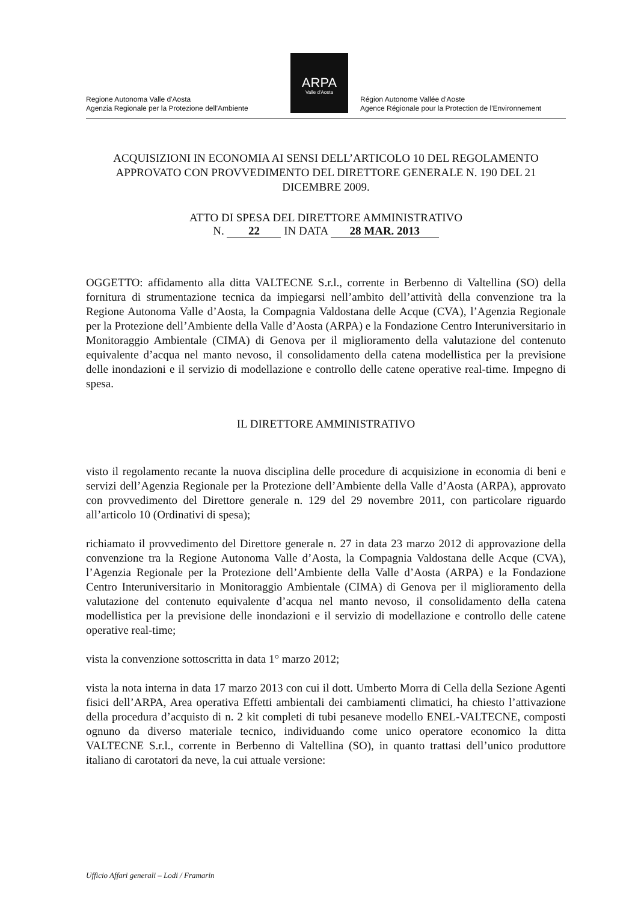Regione Autonoma Valle d'Aosta
Agenzia Regionale per la Protezione dell'Ambiente
ARPA
Valle d'Aosta
Région Autonome Vallée d'Aoste
Agence Régionale pour la Protection de l'Environnement
ACQUISIZIONI IN ECONOMIA AI SENSI DELL’ARTICOLO 10 DEL REGOLAMENTO APPROVATO CON PROVVEDIMENTO DEL DIRETTORE GENERALE N. 190 DEL 21 DICEMBRE 2009.
ATTO DI SPESA DEL DIRETTORE AMMINISTRATIVO
N. 22 IN DATA 28 MAR. 2013
OGGETTO: affidamento alla ditta VALTECNE S.r.l., corrente in Berbenno di Valtellina (SO) della fornitura di strumentazione tecnica da impiegarsi nell’ambito dell’attività della convenzione tra la Regione Autonoma Valle d’Aosta, la Compagnia Valdostana delle Acque (CVA), l’Agenzia Regionale per la Protezione dell’Ambiente della Valle d’Aosta (ARPA) e la Fondazione Centro Interuniversitario in Monitoraggio Ambientale (CIMA) di Genova per il miglioramento della valutazione del contenuto equivalente d’acqua nel manto nevoso, il consolidamento della catena modellistica per la previsione delle inondazioni e il servizio di modellazione e controllo delle catene operative real-time. Impegno di spesa.
IL DIRETTORE AMMINISTRATIVO
visto il regolamento recante la nuova disciplina delle procedure di acquisizione in economia di beni e servizi dell’Agenzia Regionale per la Protezione dell’Ambiente della Valle d’Aosta (ARPA), approvato con provvedimento del Direttore generale n. 129 del 29 novembre 2011, con particolare riguardo all’articolo 10 (Ordinativi di spesa);
richiamato il provvedimento del Direttore generale n. 27 in data 23 marzo 2012 di approvazione della convenzione tra la Regione Autonoma Valle d’Aosta, la Compagnia Valdostana delle Acque (CVA), l’Agenzia Regionale per la Protezione dell’Ambiente della Valle d’Aosta (ARPA) e la Fondazione Centro Interuniversitario in Monitoraggio Ambientale (CIMA) di Genova per il miglioramento della valutazione del contenuto equivalente d’acqua nel manto nevoso, il consolidamento della catena modellistica per la previsione delle inondazioni e il servizio di modellazione e controllo delle catene operative real-time;
vista la convenzione sottoscritta in data 1° marzo 2012;
vista la nota interna in data 17 marzo 2013 con cui il dott. Umberto Morra di Cella della Sezione Agenti fisici dell’ARPA, Area operativa Effetti ambientali dei cambiamenti climatici, ha chiesto l’attivazione della procedura d’acquisto di n. 2 kit completi di tubi pesaneve modello ENEL-VALTECNE, composti ognuno da diverso materiale tecnico, individuando come unico operatore economico la ditta VALTECNE S.r.l., corrente in Berbenno di Valtellina (SO), in quanto trattasi dell’unico produttore italiano di carotatori da neve, la cui attuale versione:
Ufficio Affari generali – Lodi / Framarin